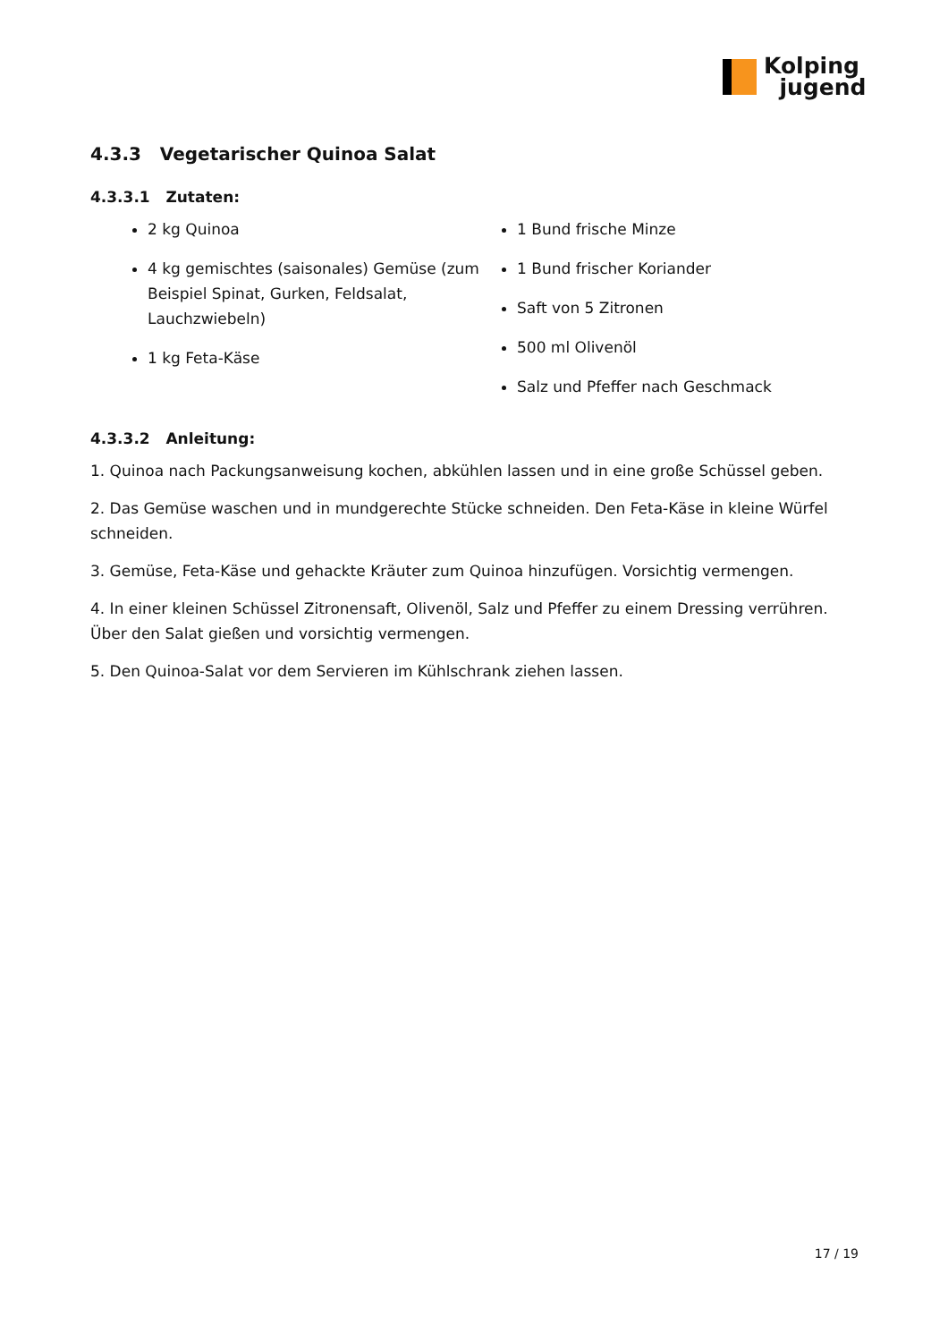Kolping
jugend
4.3.3 Vegetarischer Quinoa Salat
4.3.3.1 Zutaten:
2 kg Quinoa
4 kg gemischtes (saisonales) Gemüse (zum Beispiel Spinat, Gurken, Feldsalat, Lauchzwiebeln)
1 kg Feta-Käse
1 Bund frische Minze
1 Bund frischer Koriander
Saft von 5 Zitronen
500 ml Olivenöl
Salz und Pfeffer nach Geschmack
4.3.3.2 Anleitung:
1. Quinoa nach Packungsanweisung kochen, abkühlen lassen und in eine große Schüssel geben.
2. Das Gemüse waschen und in mundgerechte Stücke schneiden. Den Feta-Käse in kleine Würfel schneiden.
3. Gemüse, Feta-Käse und gehackte Kräuter zum Quinoa hinzufügen. Vorsichtig vermengen.
4. In einer kleinen Schüssel Zitronensaft, Olivenöl, Salz und Pfeffer zu einem Dressing verrühren. Über den Salat gießen und vorsichtig vermengen.
5. Den Quinoa-Salat vor dem Servieren im Kühlschrank ziehen lassen.
17 / 19